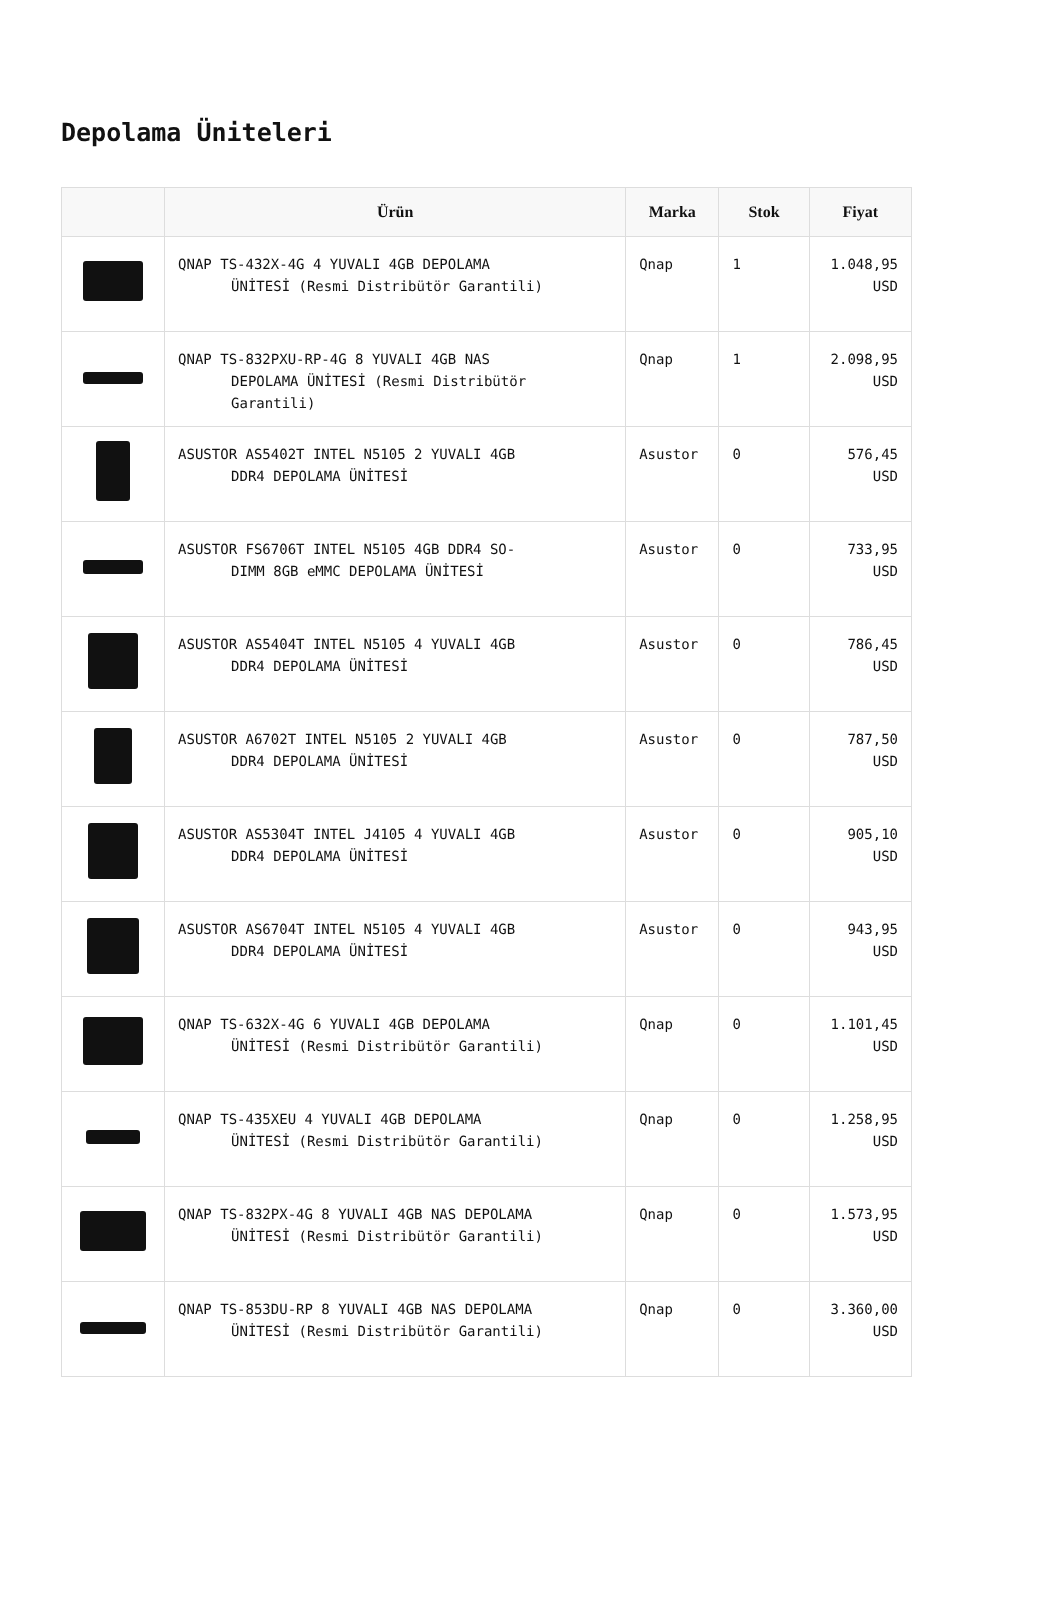Depolama Üniteleri
| | Ürün | Marka | Stok | Fiyat |
| --- | --- | --- | --- | --- |
| | QNAP TS-432X-4G 4 YUVALI 4GB DEPOLAMA ÜNİTESİ (Resmi Distribütör Garantili) | Qnap | 1 | 1.048,95 USD |
| | QNAP TS-832PXU-RP-4G 8 YUVALI 4GB NAS DEPOLAMA ÜNİTESİ (Resmi Distribütör Garantili) | Qnap | 1 | 2.098,95 USD |
| | ASUSTOR AS5402T INTEL N5105 2 YUVALI 4GB DDR4 DEPOLAMA ÜNİTESİ | Asustor | 0 | 576,45 USD |
| | ASUSTOR FS6706T INTEL N5105 4GB DDR4 SO- DIMM 8GB eMMC DEPOLAMA ÜNİTESİ | Asustor | 0 | 733,95 USD |
| | ASUSTOR AS5404T INTEL N5105 4 YUVALI 4GB DDR4 DEPOLAMA ÜNİTESİ | Asustor | 0 | 786,45 USD |
| | ASUSTOR A6702T INTEL N5105 2 YUVALI 4GB DDR4 DEPOLAMA ÜNİTESİ | Asustor | 0 | 787,50 USD |
| | ASUSTOR AS5304T INTEL J4105 4 YUVALI 4GB DDR4 DEPOLAMA ÜNİTESİ | Asustor | 0 | 905,10 USD |
| | ASUSTOR AS6704T INTEL N5105 4 YUVALI 4GB DDR4 DEPOLAMA ÜNİTESİ | Asustor | 0 | 943,95 USD |
| | QNAP TS-632X-4G 6 YUVALI 4GB DEPOLAMA ÜNİTESİ (Resmi Distribütör Garantili) | Qnap | 0 | 1.101,45 USD |
| | QNAP TS-435XEU 4 YUVALI 4GB DEPOLAMA ÜNİTESİ (Resmi Distribütör Garantili) | Qnap | 0 | 1.258,95 USD |
| | QNAP TS-832PX-4G 8 YUVALI 4GB NAS DEPOLAMA ÜNİTESİ (Resmi Distribütör Garantili) | Qnap | 0 | 1.573,95 USD |
| | QNAP TS-853DU-RP 8 YUVALI 4GB NAS DEPOLAMA ÜNİTESİ (Resmi Distribütör Garantili) | Qnap | 0 | 3.360,00 USD |